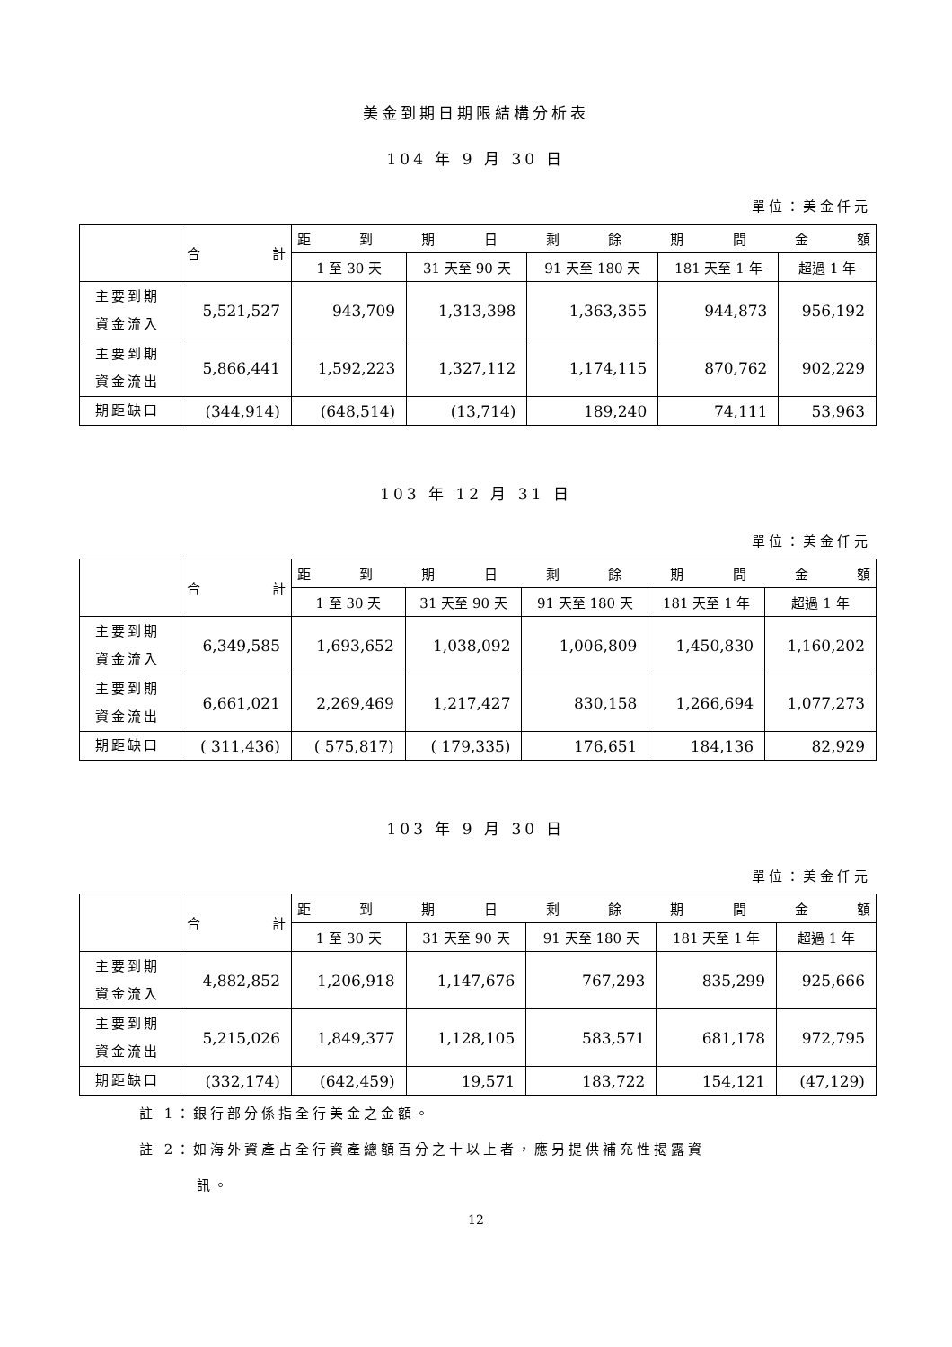美金到期日期限結構分析表
104 年 9 月 30 日
單位：美金仟元
| | 合 計 | 距 到 期 日 剩 餘 期 間 金 額 | | | | |
| | | 1 至 30 天 | 31 天至 90 天 | 91 天至 180 天 | 181 天至 1 年 | 超過 1 年 |
| 主要到期 資金流入 | 5,521,527 | 943,709 | 1,313,398 | 1,363,355 | 944,873 | 956,192 |
| 主要到期 資金流出 | 5,866,441 | 1,592,223 | 1,327,112 | 1,174,115 | 870,762 | 902,229 |
| 期距缺口 | (344,914) | (648,514) | (13,714) | 189,240 | 74,111 | 53,963 |
103 年 12 月 31 日
單位：美金仟元
| | 合 計 | 距 到 期 日 剩 餘 期 間 金 額 | | | | |
| | | 1 至 30 天 | 31 天至 90 天 | 91 天至 180 天 | 181 天至 1 年 | 超過 1 年 |
| 主要到期 資金流入 | 6,349,585 | 1,693,652 | 1,038,092 | 1,006,809 | 1,450,830 | 1,160,202 |
| 主要到期 資金流出 | 6,661,021 | 2,269,469 | 1,217,427 | 830,158 | 1,266,694 | 1,077,273 |
| 期距缺口 | ( 311,436) | ( 575,817) | ( 179,335) | 176,651 | 184,136 | 82,929 |
103 年 9 月 30 日
單位：美金仟元
| | 合 計 | 距 到 期 日 剩 餘 期 間 金 額 | | | | |
| | | 1 至 30 天 | 31 天至 90 天 | 91 天至 180 天 | 181 天至 1 年 | 超過 1 年 |
| 主要到期 資金流入 | 4,882,852 | 1,206,918 | 1,147,676 | 767,293 | 835,299 | 925,666 |
| 主要到期 資金流出 | 5,215,026 | 1,849,377 | 1,128,105 | 583,571 | 681,178 | 972,795 |
| 期距缺口 | (332,174) | (642,459) | 19,571 | 183,722 | 154,121 | (47,129) |
註 1：銀行部分係指全行美金之金額。
註 2：如海外資產占全行資產總額百分之十以上者，應另提供補充性揭露資
訊。
12